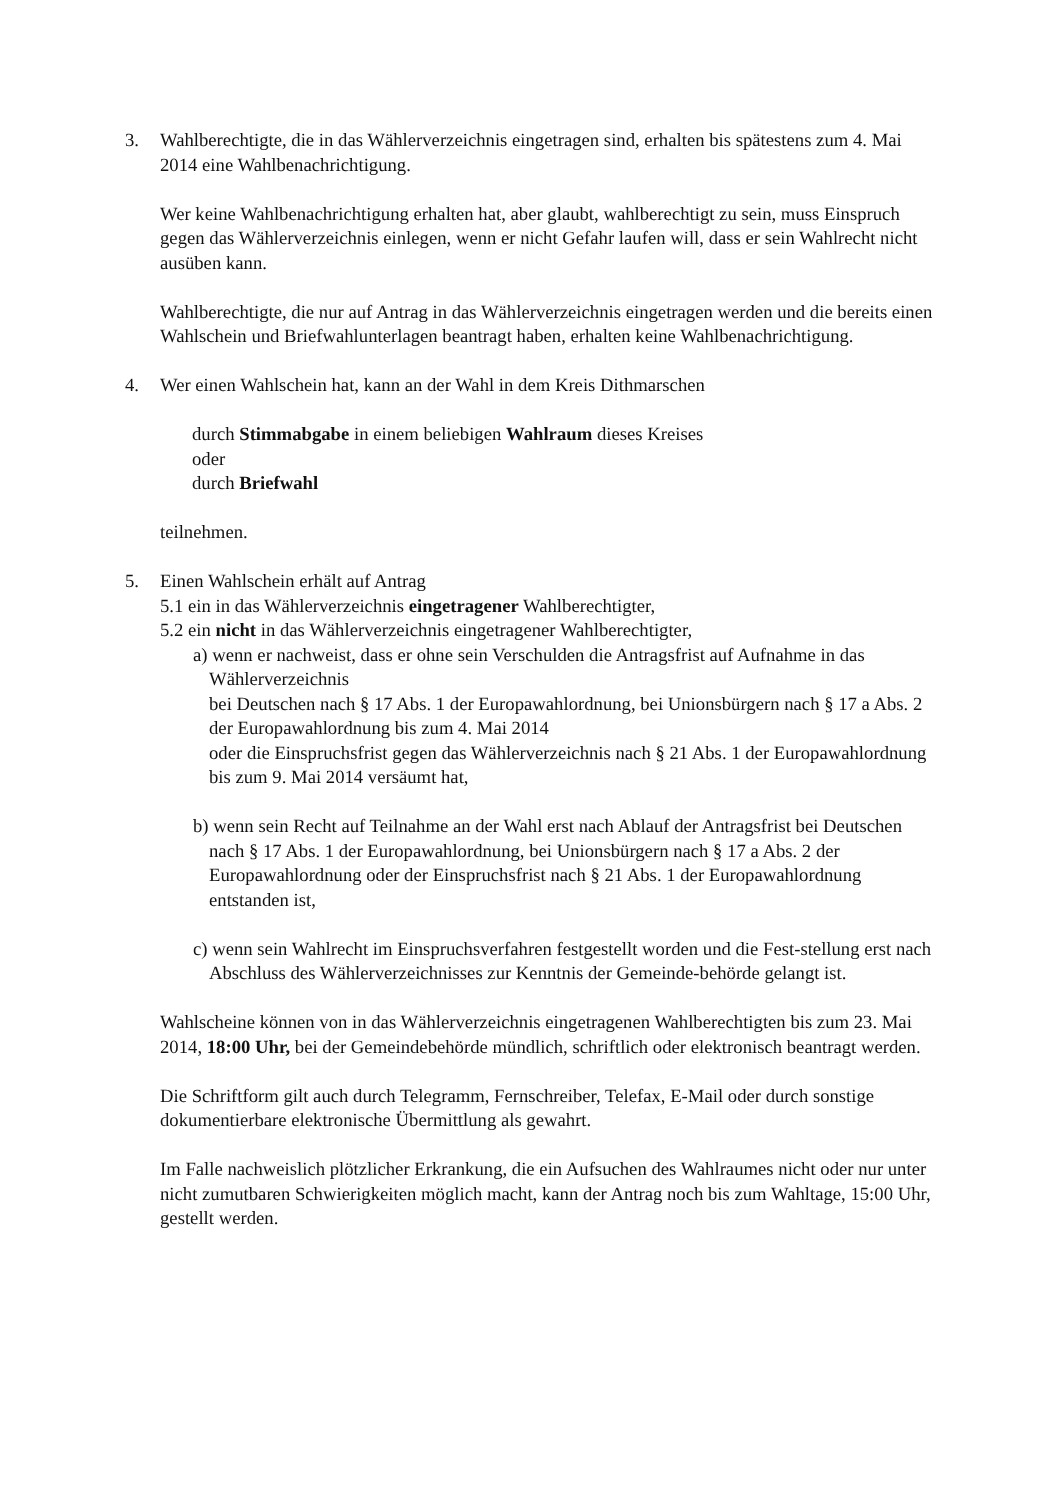3. Wahlberechtigte, die in das Wählerverzeichnis eingetragen sind, erhalten bis spätestens zum 4. Mai 2014 eine Wahlbenachrichtigung.
Wer keine Wahlbenachrichtigung erhalten hat, aber glaubt, wahlberechtigt zu sein, muss Einspruch gegen das Wählerverzeichnis einlegen, wenn er nicht Gefahr laufen will, dass er sein Wahlrecht nicht ausüben kann.
Wahlberechtigte, die nur auf Antrag in das Wählerverzeichnis eingetragen werden und die bereits einen Wahlschein und Briefwahlunterlagen beantragt haben, erhalten keine Wahlbenachrichtigung.
4. Wer einen Wahlschein hat, kann an der Wahl in dem Kreis Dithmarschen
durch Stimmabgabe in einem beliebigen Wahlraum dieses Kreises
oder
durch Briefwahl
teilnehmen.
5. Einen Wahlschein erhält auf Antrag
5.1 ein in das Wählerverzeichnis eingetragener Wahlberechtigter,
5.2 ein nicht in das Wählerverzeichnis eingetragener Wahlberechtigter,
a) wenn er nachweist, dass er ohne sein Verschulden die Antragsfrist auf Aufnahme in das Wählerverzeichnis
bei Deutschen nach § 17 Abs. 1 der Europawahlordnung, bei Unionsbürgern nach § 17 a Abs. 2 der Europawahlordnung bis zum 4. Mai 2014
oder die Einspruchsfrist gegen das Wählerverzeichnis nach § 21 Abs. 1 der Europawahlordnung bis zum 9. Mai 2014 versäumt hat,
b) wenn sein Recht auf Teilnahme an der Wahl erst nach Ablauf der Antragsfrist bei Deutschen nach § 17 Abs. 1 der Europawahlordnung, bei Unionsbürgern nach § 17 a Abs. 2 der Europawahlordnung oder der Einspruchsfrist nach § 21 Abs. 1 der Europawahlordnung entstanden ist,
c) wenn sein Wahlrecht im Einspruchsverfahren festgestellt worden und die Fest-stellung erst nach Abschluss des Wählerverzeichnisses zur Kenntnis der Gemeinde-behörde gelangt ist.
Wahlscheine können von in das Wählerverzeichnis eingetragenen Wahlberechtigten bis zum 23. Mai 2014, 18:00 Uhr, bei der Gemeindebehörde mündlich, schriftlich oder elektronisch beantragt werden.
Die Schriftform gilt auch durch Telegramm, Fernschreiber, Telefax, E-Mail oder durch sonstige dokumentierbare elektronische Übermittlung als gewahrt.
Im Falle nachweislich plötzlicher Erkrankung, die ein Aufsuchen des Wahlraumes nicht oder nur unter nicht zumutbaren Schwierigkeiten möglich macht, kann der Antrag noch bis zum Wahltage, 15:00 Uhr, gestellt werden.